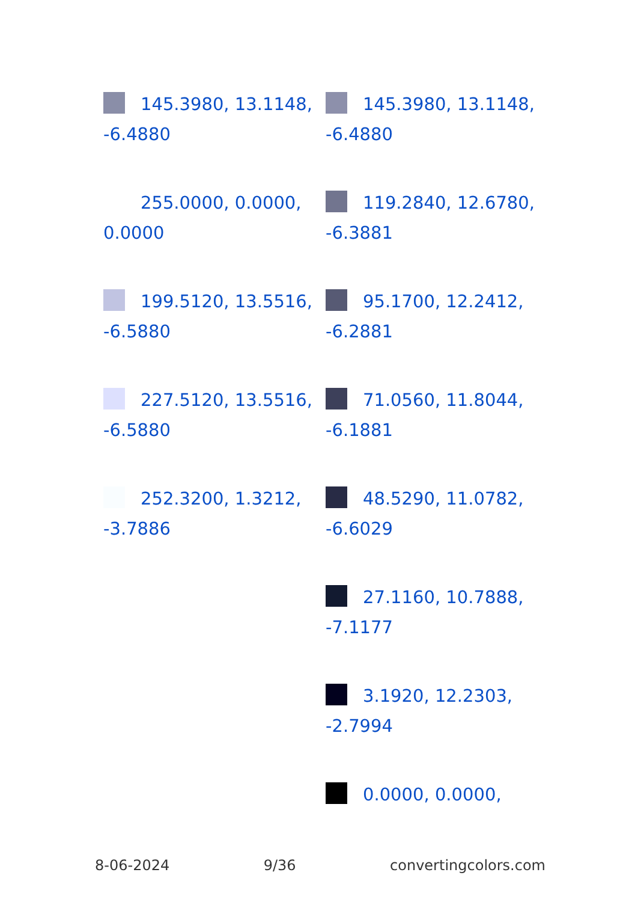145.3980, 13.1148, -6.4880
255.0000, 0.0000, 0.0000
199.5120, 13.5516, -6.5880
227.5120, 13.5516, -6.5880
252.3200, 1.3212, -3.7886
145.3980, 13.1148, -6.4880
119.2840, 12.6780, -6.3881
95.1700, 12.2412, -6.2881
71.0560, 11.8044, -6.1881
48.5290, 11.0782, -6.6029
27.1160, 10.7888, -7.1177
3.1920, 12.2303, -2.7994
0.0000, 0.0000,
8-06-2024 9/36 convertingcolors.com